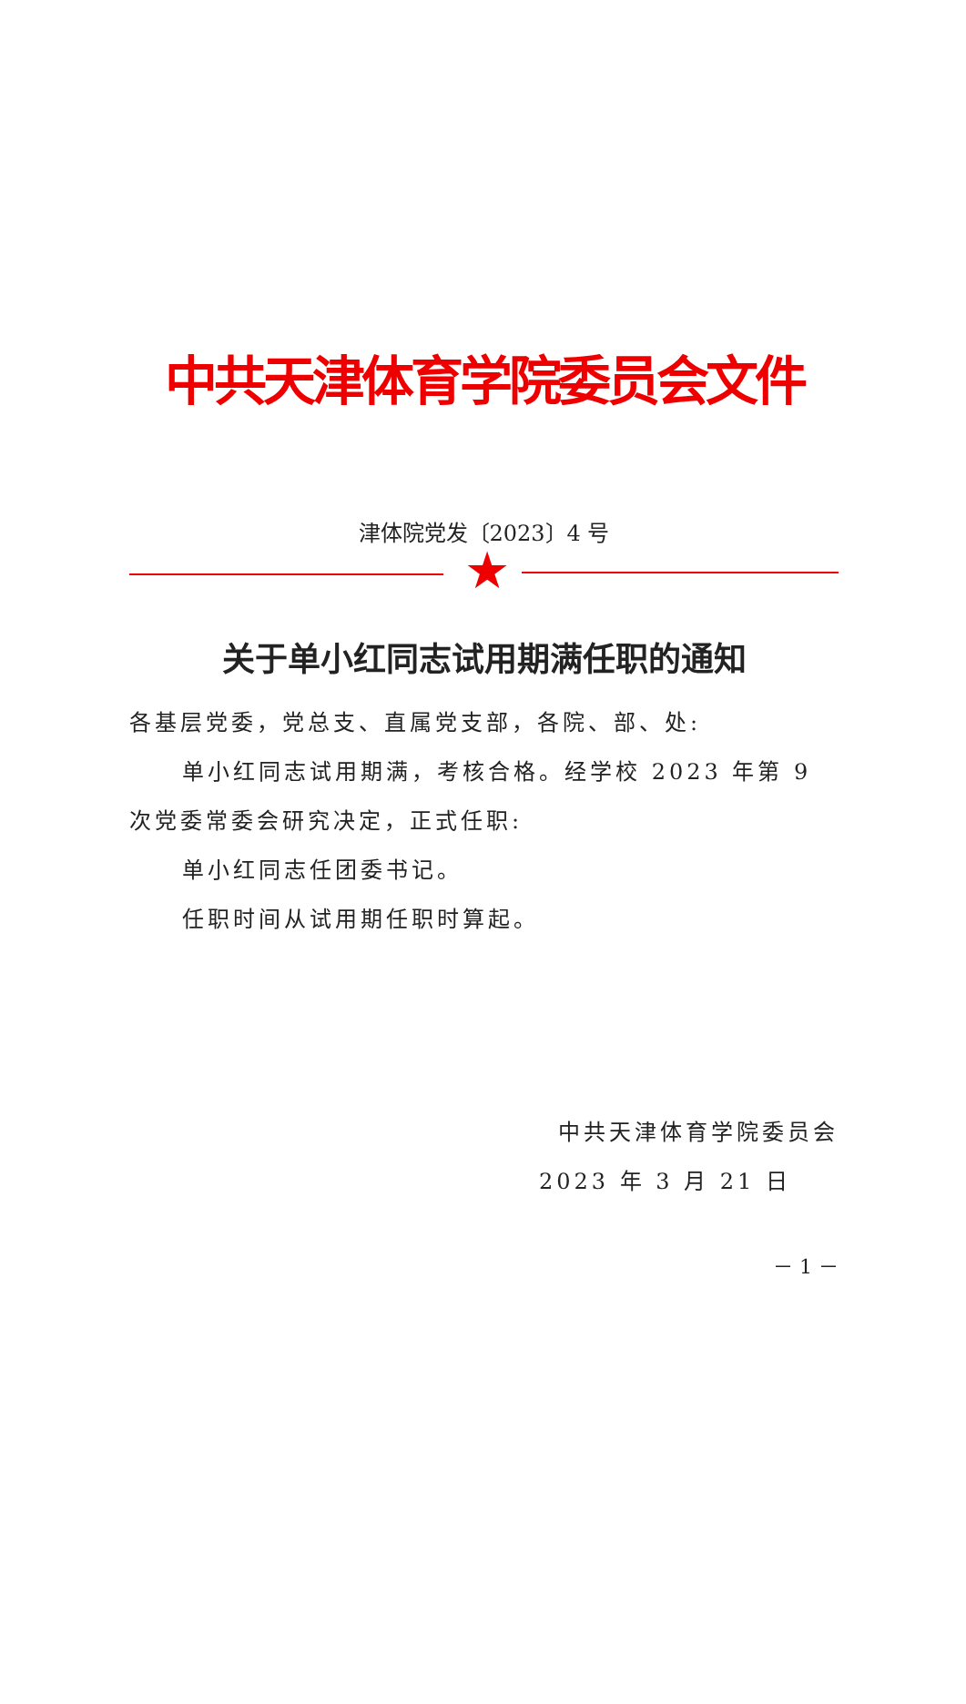中共天津体育学院委员会文件
津体院党发〔2023〕4 号
★
关于单小红同志试用期满任职的通知
各基层党委，党总支、直属党支部，各院、部、处:
单小红同志试用期满，考核合格。经学校 2023 年第 9 次党委常委会研究决定，正式任职:
单小红同志任团委书记。
任职时间从试用期任职时算起。
中共天津体育学院委员会
2023 年 3 月 21 日
－ 1 －